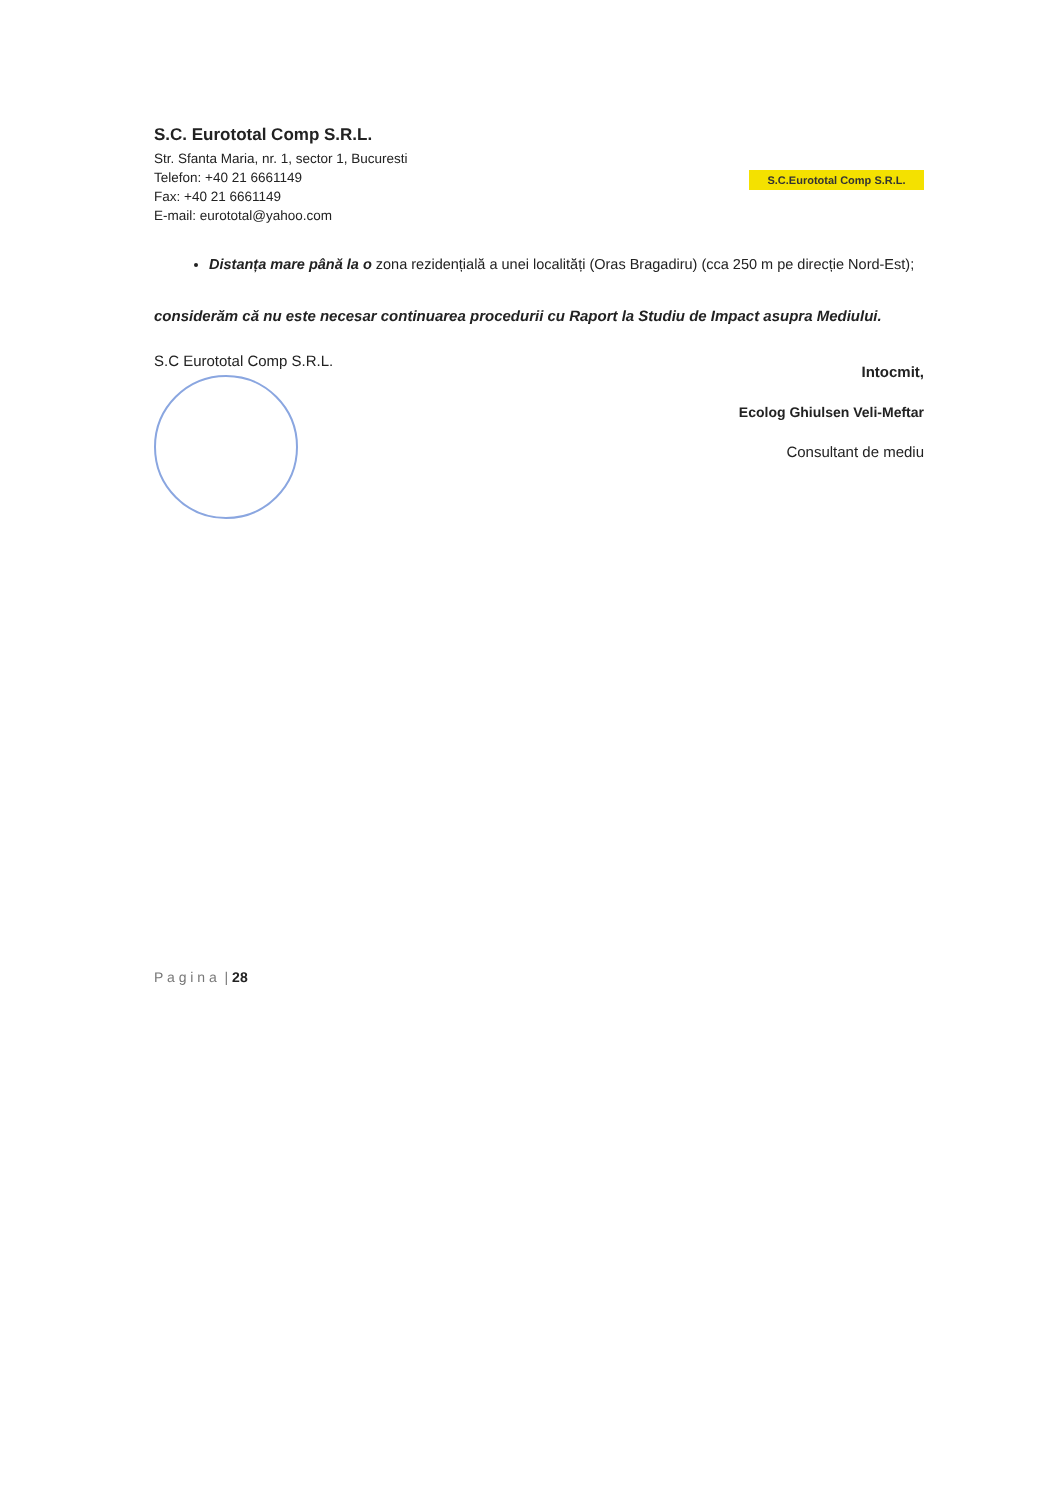S.C. Eurototal Comp S.R.L.
Str. Sfanta Maria, nr. 1, sector 1, Bucuresti
Telefon: +40 21 6661149
Fax: +40 21 6661149
E-mail: eurototal@yahoo.com
S.C.Eurototal Comp S.R.L.
Distanța mare până la o zona rezidențială a unei localități (Oras Bragadiru) (cca 250 m pe direcție Nord-Est);
considerăm că nu este necesar continuarea procedurii cu Raport la Studiu de Impact asupra Mediului.
S.C Eurototal Comp S.R.L.
Intocmit,
Ecolog Ghiulsen Veli-Meftar
Consultant de mediu
P a g i n a | 28